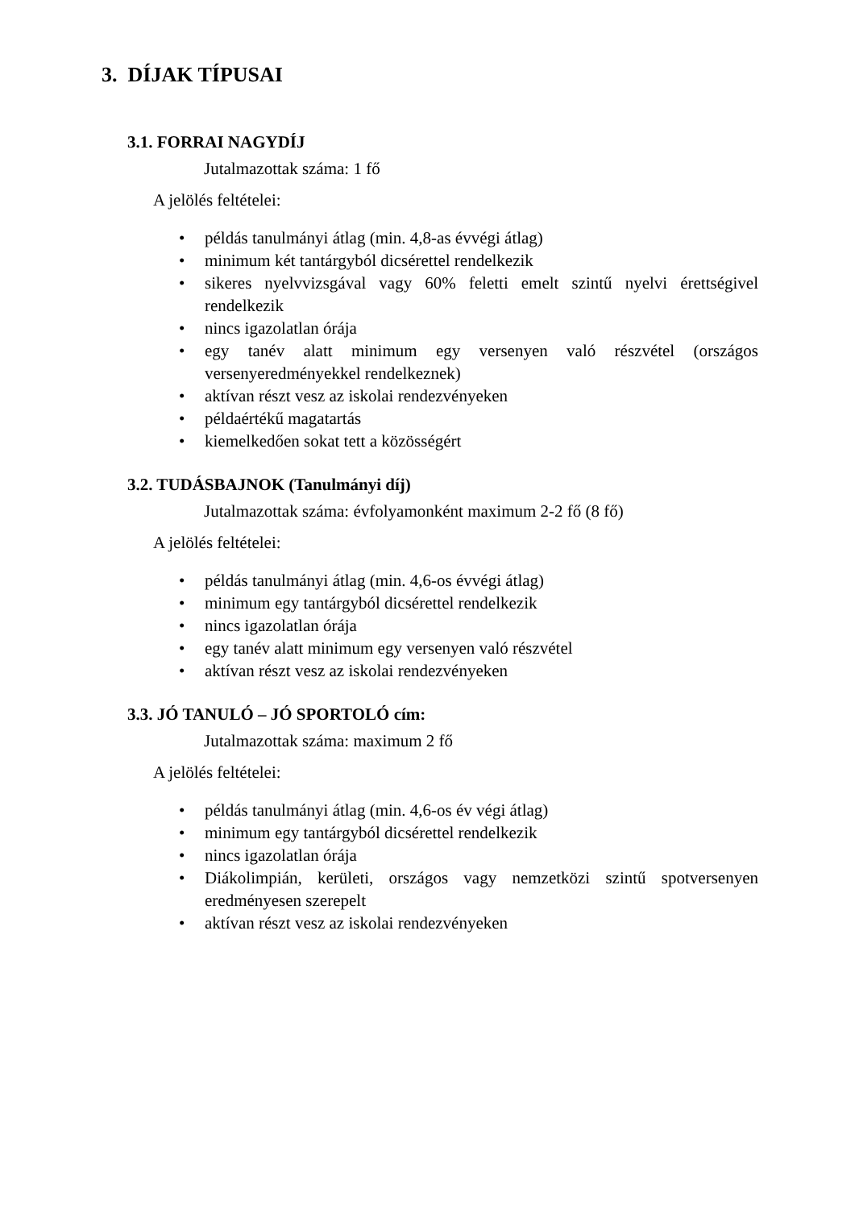3. DÍJAK TÍPUSAI
3.1. FORRAI NAGYDÍJ
Jutalmazottak száma: 1 fő
A jelölés feltételei:
• példás tanulmányi átlag (min. 4,8-as évvégi átlag)
• minimum két tantárgyból dicsérettel rendelkezik
• sikeres nyelvvizsgával vagy 60% feletti emelt szintű nyelvi érettségivel rendelkezik
• nincs igazolatlan órája
• egy tanév alatt minimum egy versenyen való részvétel (országos versenyeredményekkel rendelkeznek)
• aktívan részt vesz az iskolai rendezvényeken
• példaértékű magatartás
• kiemelkedően sokat tett a közösségért
3.2. TUDÁSBAJNOK (Tanulmányi díj)
Jutalmazottak száma: évfolyamonként maximum 2-2 fő (8 fő)
A jelölés feltételei:
• példás tanulmányi átlag (min. 4,6-os évvégi átlag)
• minimum egy tantárgyból dicsérettel rendelkezik
• nincs igazolatlan órája
• egy tanév alatt minimum egy versenyen való részvétel
• aktívan részt vesz az iskolai rendezvényeken
3.3. JÓ TANULÓ – JÓ SPORTOLÓ cím:
Jutalmazottak száma: maximum 2 fő
A jelölés feltételei:
• példás tanulmányi átlag (min. 4,6-os év végi átlag)
• minimum egy tantárgyból dicsérettel rendelkezik
• nincs igazolatlan órája
• Diákolimpián, kerületi, országos vagy nemzetközi szintű spotversenyen eredményesen szerepelt
• aktívan részt vesz az iskolai rendezvényeken